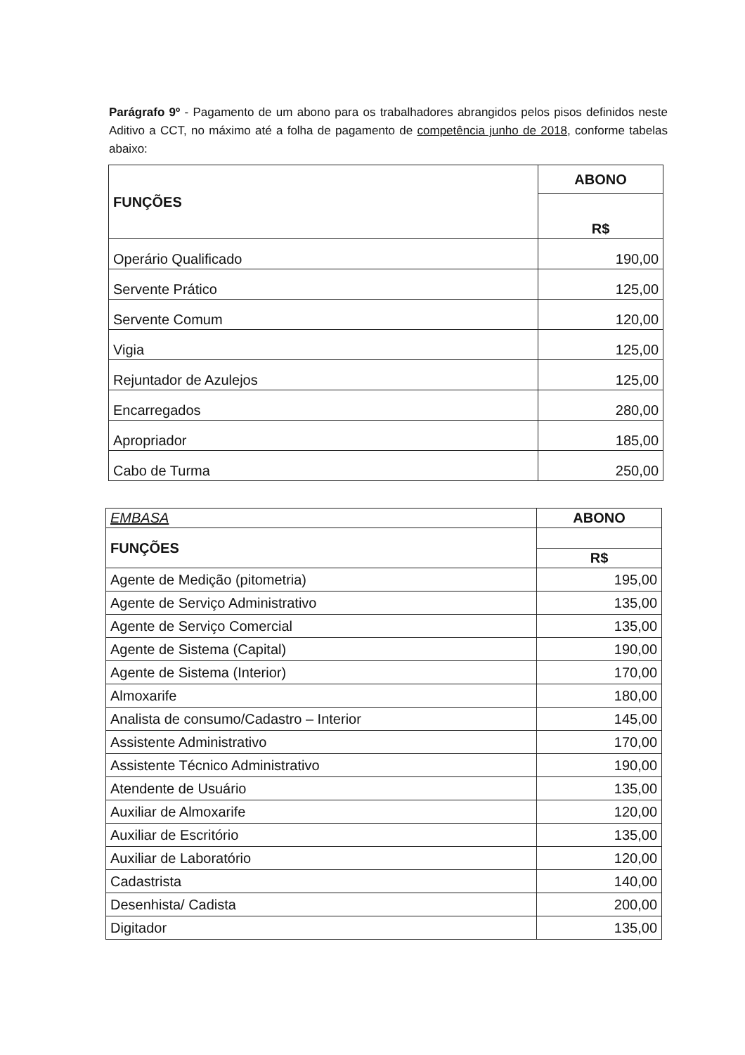Parágrafo 9º - Pagamento de um abono para os trabalhadores abrangidos pelos pisos definidos neste Aditivo a CCT, no máximo até a folha de pagamento de competência junho de 2018, conforme tabelas abaixo:
| FUNÇÕES | ABONO |
| --- | --- |
| | R$ |
| Operário Qualificado | 190,00 |
| Servente Prático | 125,00 |
| Servente Comum | 120,00 |
| Vigia | 125,00 |
| Rejuntador de Azulejos | 125,00 |
| Encarregados | 280,00 |
| Apropriador | 185,00 |
| Cabo de Turma | 250,00 |
| EMBASA | ABONO |
| --- | --- |
| FUNÇÕES | |
| | R$ |
| Agente de Medição (pitometria) | 195,00 |
| Agente de Serviço Administrativo | 135,00 |
| Agente de Serviço Comercial | 135,00 |
| Agente de Sistema (Capital) | 190,00 |
| Agente de Sistema (Interior) | 170,00 |
| Almoxarife | 180,00 |
| Analista de consumo/Cadastro – Interior | 145,00 |
| Assistente Administrativo | 170,00 |
| Assistente Técnico Administrativo | 190,00 |
| Atendente de Usuário | 135,00 |
| Auxiliar de Almoxarife | 120,00 |
| Auxiliar de Escritório | 135,00 |
| Auxiliar de Laboratório | 120,00 |
| Cadastrista | 140,00 |
| Desenhista/ Cadista | 200,00 |
| Digitador | 135,00 |